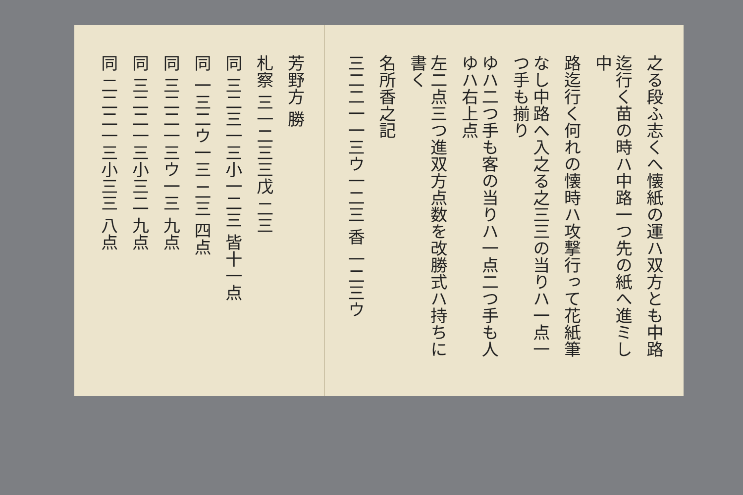芳野方 勝
札察 三一二三三戊 二三
同 三二三一三小一二三 皆十一点
同 一三二ウ一三 二三 四点
同 三二二一三ウ一三 九点
同 三二二一三小三二 九点
同 二二二一三小三三 八点
之る段ふ志くへ懐紙の運ハ双方とも中路
迄行く苗の時ハ中路一つ先の紙へ進ミし中
路迄行く何れの懐時ハ攻撃行って花紙筆
なし中路へ入之る之三三の当りハ一点一つ手も揃り
ゆハ二つ手も客の当りハ一点二つ手も人ゆハ右上点
左二点三つ進双方点数を改勝式ハ持ちに書く
名所香之記
三二二一一三ウ一二三 香 一二三ウ